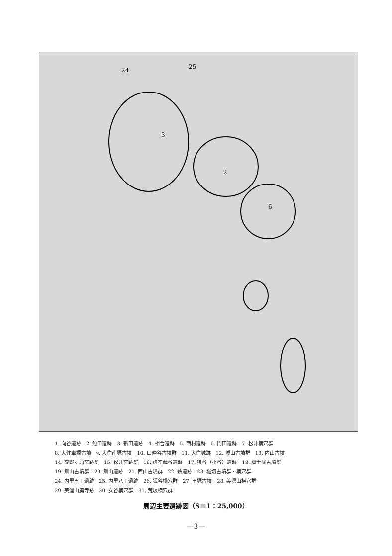3
2
6
25
24
1. 向谷遺跡　2. 魚田遺跡　3. 新田遺跡　4. 相合遺跡　5. 西村遺跡　6. 門田遺跡　7. 松井横穴群
8. 大住車塚古墳　9. 大住南塚古墳　10. 口仲谷古墳群　11. 大住城跡　12. 城山古墳群　13. 内山古墳
14. 交野ヶ原窯跡群　15. 松井窯跡群　16. 虚空蔵谷遺跡　17. 狼谷（小谷）遺跡　18. 郷士塚古墳群
19. 畑山古墳群　20. 畑山遺跡　21. 西山古墳群　22. 薪遺跡　23. 堀切古墳群・横穴群
24. 内里五丁遺跡　25. 内里八丁遺跡　26. 狐谷横穴群　27. 王塚古墳　28. 美濃山横穴群
29. 美濃山廃寺跡　30. 女谷横穴群　31. 荒坂横穴群
周辺主要遺跡図（S＝1：25,000）
—3—